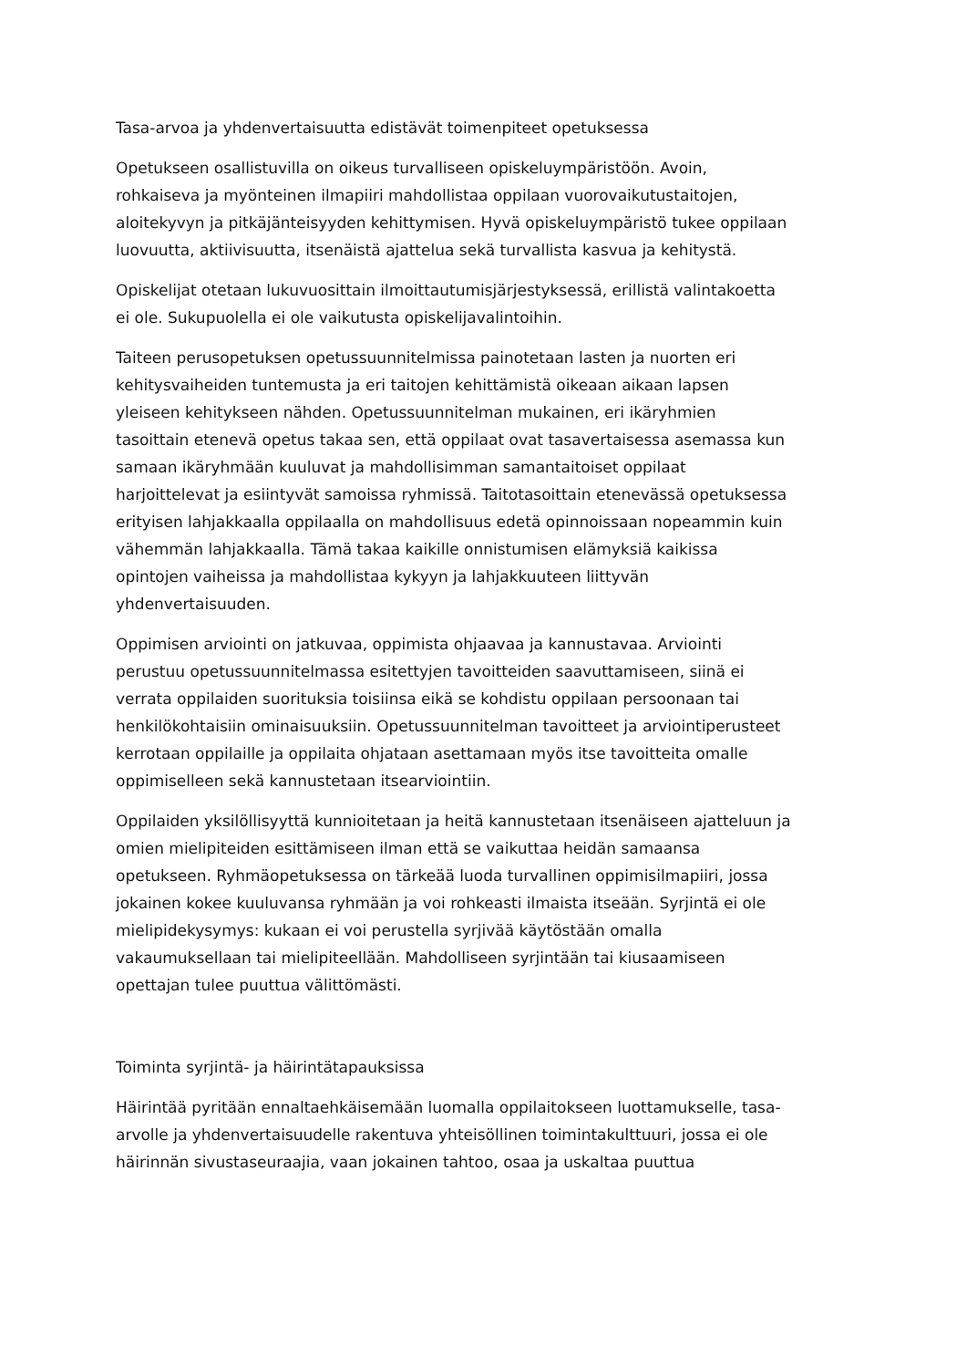Tasa-arvoa ja yhdenvertaisuutta edistävät toimenpiteet opetuksessa
Opetukseen osallistuvilla on oikeus turvalliseen opiskeluympäristöön. Avoin, rohkaiseva ja myönteinen ilmapiiri mahdollistaa oppilaan vuorovaikutustaitojen, aloitekyvyn ja pitkäjänteisyyden kehittymisen. Hyvä opiskeluympäristö tukee oppilaan luovuutta, aktiivisuutta, itsenäistä ajattelua sekä turvallista kasvua ja kehitystä.
Opiskelijat otetaan lukuvuosittain ilmoittautumisjärjestyksessä, erillistä valintakoetta ei ole. Sukupuolella ei ole vaikutusta opiskelijavalintoihin.
Taiteen perusopetuksen opetussuunnitelmissa painotetaan lasten ja nuorten eri kehitysvaiheiden tuntemusta ja eri taitojen kehittämistä oikeaan aikaan lapsen yleiseen kehitykseen nähden. Opetussuunnitelman mukainen, eri ikäryhmien tasoittain etenevä opetus takaa sen, että oppilaat ovat tasavertaisessa asemassa kun samaan ikäryhmään kuuluvat ja mahdollisimman samantaitoiset oppilaat harjoittelevat ja esiintyvät samoissa ryhmissä. Taitotasoittain etenevässä opetuksessa erityisen lahjakkaalla oppilaalla on mahdollisuus edetä opinnoissaan nopeammin kuin vähemmän lahjakkaalla. Tämä takaa kaikille onnistumisen elämyksiä kaikissa opintojen vaiheissa ja mahdollistaa kykyyn ja lahjakkuuteen liittyvän yhdenvertaisuuden.
Oppimisen arviointi on jatkuvaa, oppimista ohjaavaa ja kannustavaa. Arviointi perustuu opetussuunnitelmassa esitettyjen tavoitteiden saavuttamiseen, siinä ei verrata oppilaiden suorituksia toisiinsa eikä se kohdistu oppilaan persoonaan tai henkilökohtaisiin ominaisuuksiin. Opetussuunnitelman tavoitteet ja arviointiperusteet kerrotaan oppilaille ja oppilaita ohjataan asettamaan myös itse tavoitteita omalle oppimiselleen sekä kannustetaan itsearviointiin.
Oppilaiden yksilöllisyyttä kunnioitetaan ja heitä kannustetaan itsenäiseen ajatteluun ja omien mielipiteiden esittämiseen ilman että se vaikuttaa heidän samaansa opetukseen. Ryhmäopetuksessa on tärkeää luoda turvallinen oppimisilmapiiri, jossa jokainen kokee kuuluvansa ryhmään ja voi rohkeasti ilmaista itseään. Syrjintä ei ole mielipidekysymys: kukaan ei voi perustella syrjivää käytöstään omalla vakaumuksellaan tai mielipiteellään. Mahdolliseen syrjintään tai kiusaamiseen opettajan tulee puuttua välittömästi.
Toiminta syrjintä- ja häirintätapauksissa
Häirintää pyritään ennaltaehkäisemään luomalla oppilaitokseen luottamukselle, tasa-arvolle ja yhdenvertaisuudelle rakentuva yhteisöllinen toimintakulttuuri, jossa ei ole häirinnän sivustaseuraajia, vaan jokainen tahtoo, osaa ja uskaltaa puuttua